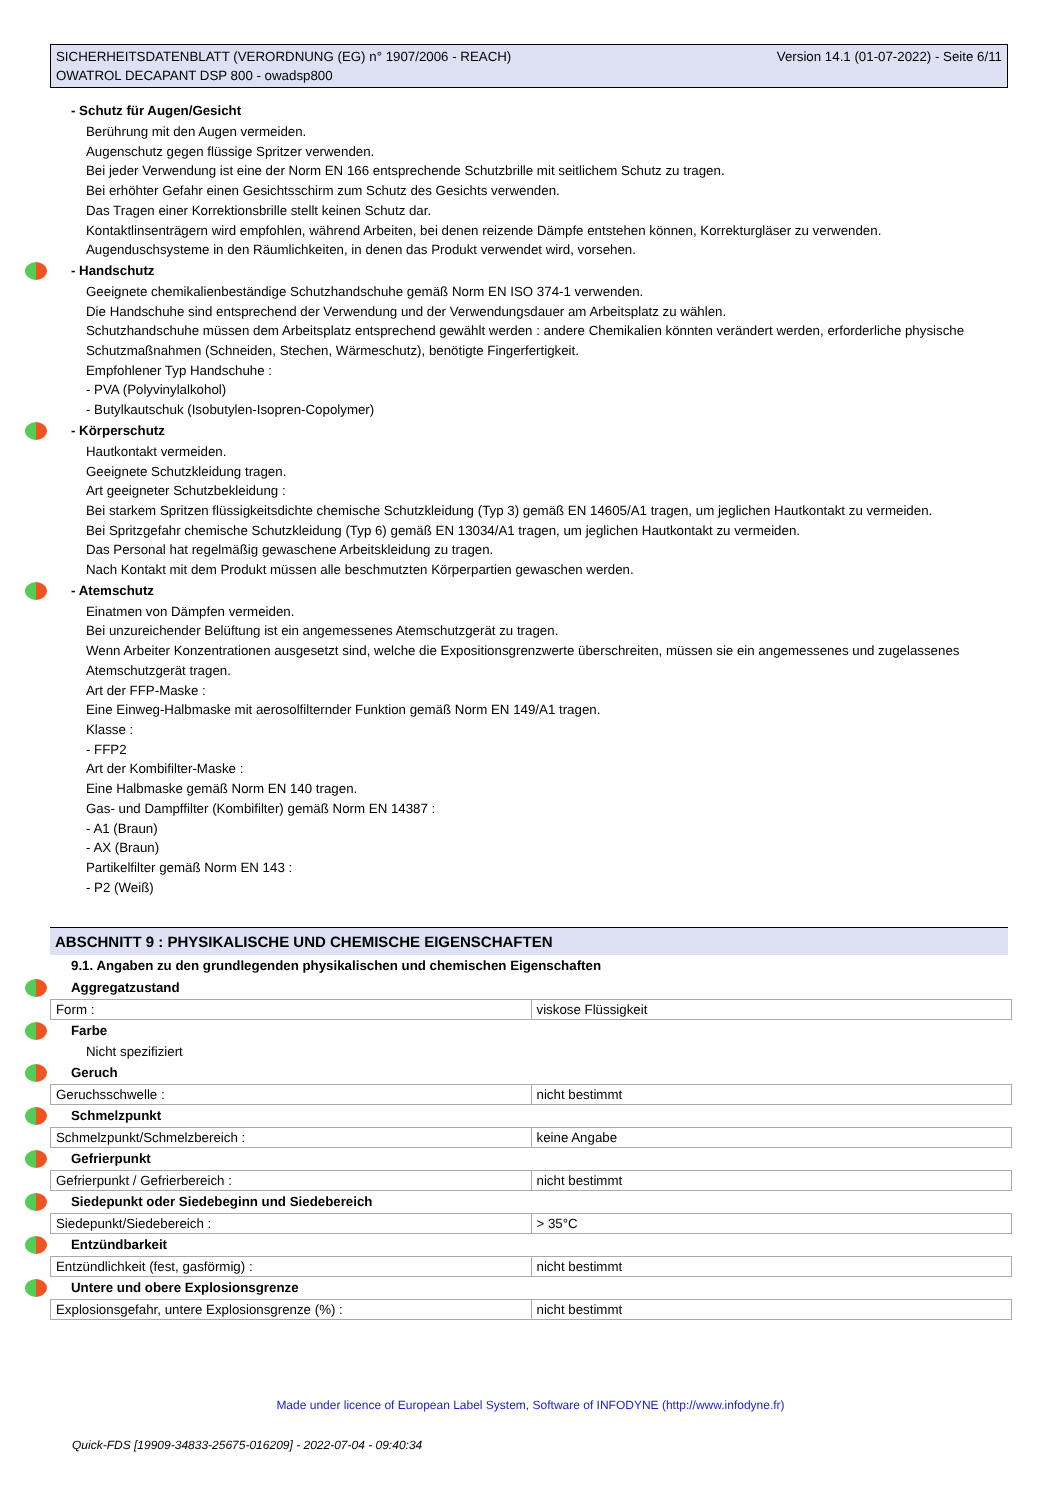SICHERHEITSDATENBLATT (VERORDNUNG (EG) n° 1907/2006 - REACH)
OWATROL DECAPANT DSP 800 - owadsp800
Version 14.1 (01-07-2022) - Seite 6/11
- Schutz für Augen/Gesicht
Berührung mit den Augen vermeiden.
Augenschutz gegen flüssige Spritzer verwenden.
Bei jeder Verwendung ist eine der Norm EN 166 entsprechende Schutzbrille mit seitlichem Schutz zu tragen.
Bei erhöhter Gefahr einen Gesichtsschirm zum Schutz des Gesichts verwenden.
Das Tragen einer Korrektionsbrille stellt keinen Schutz dar.
Kontaktlinsenträgern wird empfohlen, während Arbeiten, bei denen reizende Dämpfe entstehen können, Korrekturgläser zu verwenden.
Augenduschsysteme in den Räumlichkeiten, in denen das Produkt verwendet wird, vorsehen.
- Handschutz
Geeignete chemikalienbeständige Schutzhandschuhe gemäß Norm EN ISO 374-1 verwenden.
Die Handschuhe sind entsprechend der Verwendung und der Verwendungsdauer am Arbeitsplatz zu wählen.
Schutzhandschuhe müssen dem Arbeitsplatz entsprechend gewählt werden : andere Chemikalien könnten verändert werden, erforderliche physische Schutzmaßnahmen (Schneiden, Stechen, Wärmeschutz), benötigte Fingerfertigkeit.
Empfohlener Typ Handschuhe :
- PVA (Polyvinylalkohol)
- Butylkautschuk (Isobutylen-Isopren-Copolymer)
- Körperschutz
Hautkontakt vermeiden.
Geeignete Schutzkleidung tragen.
Art geeigneter Schutzbekleidung :
Bei starkem Spritzen flüssigkeitsdichte chemische Schutzkleidung (Typ 3) gemäß EN 14605/A1 tragen, um jeglichen Hautkontakt zu vermeiden.
Bei Spritzgefahr chemische Schutzkleidung (Typ 6) gemäß EN 13034/A1 tragen, um jeglichen Hautkontakt zu vermeiden.
Das Personal hat regelmäßig gewaschene Arbeitskleidung zu tragen.
Nach Kontakt mit dem Produkt müssen alle beschmutzten Körperpartien gewaschen werden.
- Atemschutz
Einatmen von Dämpfen vermeiden.
Bei unzureichender Belüftung ist ein angemessenes Atemschutzgerät zu tragen.
Wenn Arbeiter Konzentrationen ausgesetzt sind, welche die Expositionsgrenzwerte überschreiten, müssen sie ein angemessenes und zugelassenes Atemschutzgerät tragen.
Art der FFP-Maske :
Eine Einweg-Halbmaske mit aerosolfilternder Funktion gemäß Norm EN 149/A1 tragen.
Klasse :
- FFP2
Art der Kombifilter-Maske :
Eine Halbmaske gemäß Norm EN 140 tragen.
Gas- und Dampffilter (Kombifilter) gemäß Norm EN 14387 :
- A1 (Braun)
- AX (Braun)
Partikelfilter gemäß Norm EN 143 :
- P2 (Weiß)
ABSCHNITT 9 : PHYSIKALISCHE UND CHEMISCHE EIGENSCHAFTEN
9.1. Angaben zu den grundlegenden physikalischen und chemischen Eigenschaften
Aggregatzustand
| Form : | viskose Flüssigkeit |
Farbe
Nicht spezifiziert
Geruch
| Geruchsschwelle : | nicht bestimmt |
Schmelzpunkt
| Schmelzpunkt/Schmelzbereich : | keine Angabe |
Gefrierpunkt
| Gefrierpunkt / Gefrierbereich : | nicht bestimmt |
Siedepunkt oder Siedebeginn und Siedebereich
| Siedepunkt/Siedebereich : | > 35°C |
Entzündbarkeit
| Entzündlichkeit (fest, gasförmig) : | nicht bestimmt |
Untere und obere Explosionsgrenze
| Explosionsgefahr, untere Explosionsgrenze (%) : | nicht bestimmt |
Made under licence of European Label System, Software of INFODYNE (http://www.infodyne.fr)
Quick-FDS [19909-34833-25675-016209] - 2022-07-04 - 09:40:34